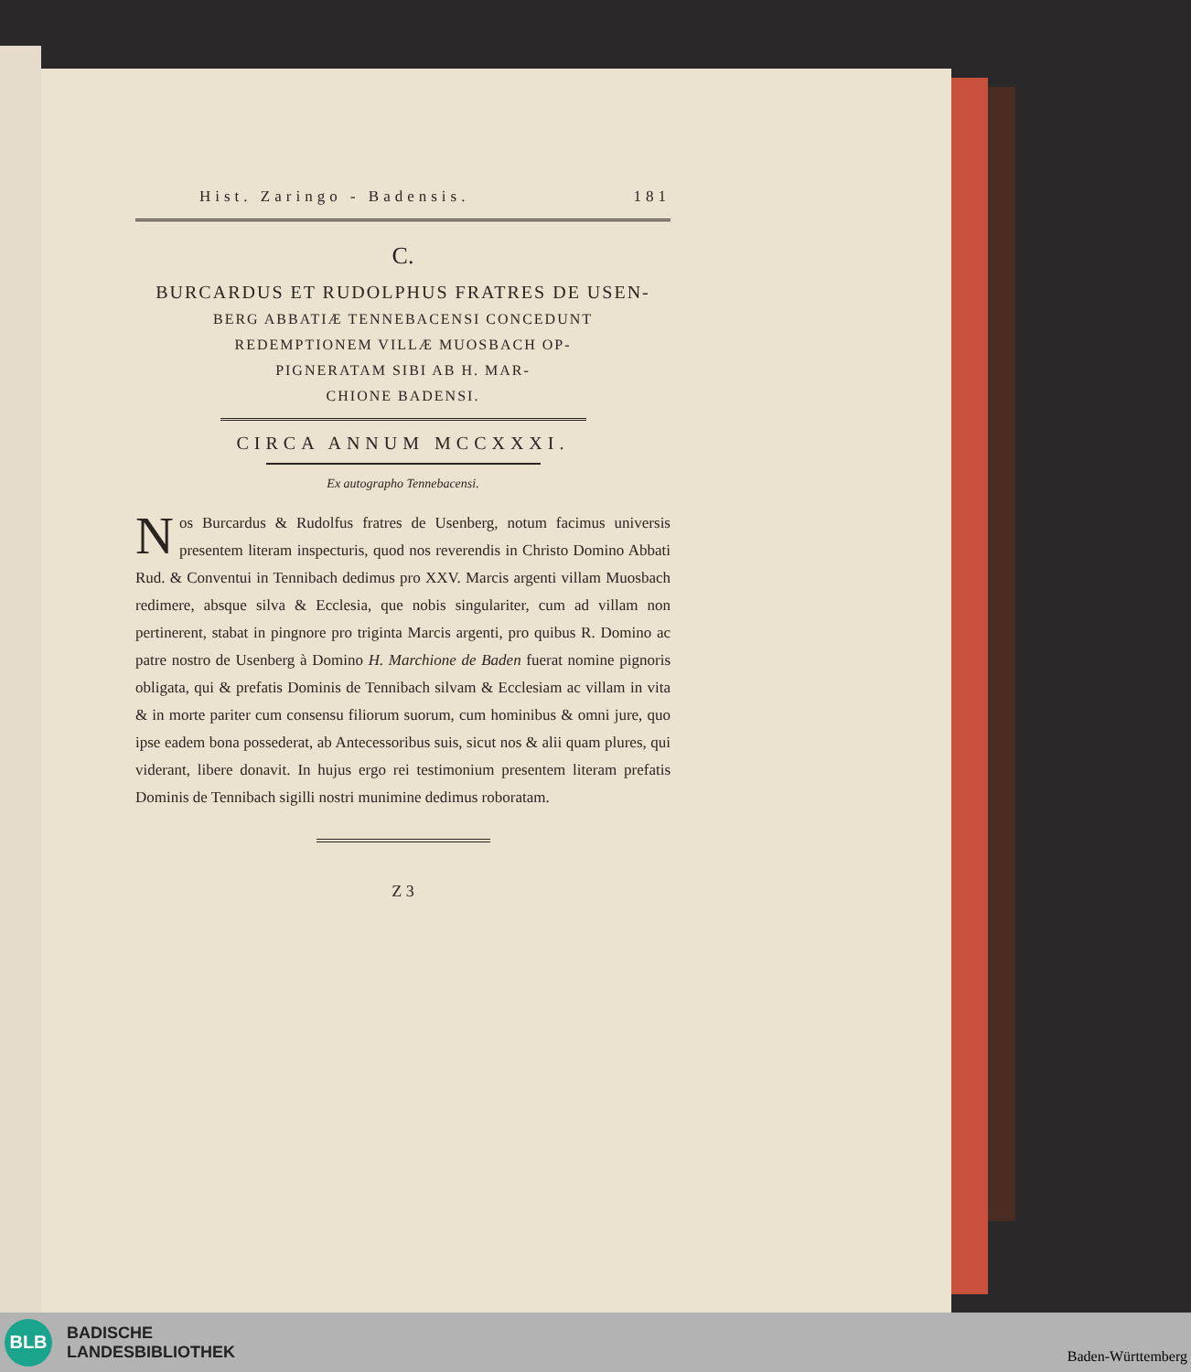Hist. Zaringo - Badensis. 181
C.
BURCARDUS ET RUDOLPHUS FRATRES DE USEN-
BERG ABBATIÆ TENNEBACENSI CONCEDUNT
REDEMPTIONEM VILLÆ MUOSBACH OP-
PIGNERATAM SIBI AB H. MAR-
CHIONE BADENSI.
CIRCA ANNUM MCCXXXI.
Ex autographo Tennebacensi.
Nos Burcardus & Rudolfus fratres de Usenberg, notum facimus universis presentem literam inspecturis, quod nos reverendis in Christo Domino Abbati Rud. & Conventui in Tennibach dedimus pro XXV. Marcis argenti villam Muosbach redimere, absque silva & Ecclesia, que nobis singulariter, cum ad villam non pertinerent, stabat in pingnore pro triginta Marcis argenti, pro quibus R. Domino ac patre nostro de Usenberg à Domino H. Marchione de Baden fuerat nomine pignoris obligata, qui & prefatis Dominis de Tennibach silvam & Ecclesiam ac villam in vita & in morte pariter cum consensu filiorum suorum, cum hominibus & omni jure, quo ipse eadem bona possederat, ab Antecessoribus suis, sicut nos & alii quam plures, qui viderant, libere donavit. In hujus ergo rei testimonium presentem literam prefatis Dominis de Tennibach sigilli nostri munimine dedimus roboratam.
Z 3
BLB
BADISCHE
LANDESBIBLIOTHEK
Baden-Württemberg